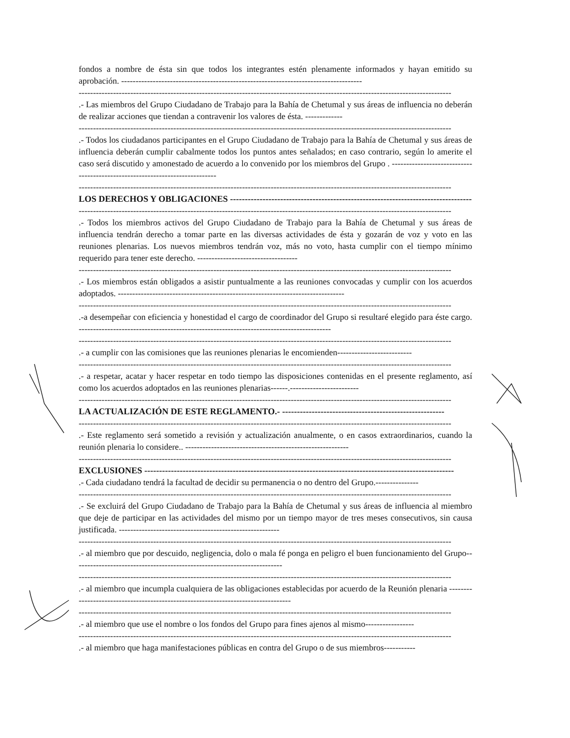fondos a nombre de ésta sin que todos los integrantes estén plenamente informados y hayan emitido su aprobación. ------------------------------------------------------------------------------------
----------------------------------------------------------------------------------------------------------------------------------
.- Las miembros del Grupo Ciudadano de Trabajo para la Bahía de Chetumal y sus áreas de influencia no deberán de realizar acciones que tiendan a contravenir los valores de ésta. -------------
----------------------------------------------------------------------------------------------------------------------------------
.- Todos los ciudadanos participantes en el Grupo Ciudadano de Trabajo para la Bahía de Chetumal y sus áreas de influencia deberán cumplir cabalmente todos los puntos antes señalados; en caso contrario, según lo amerite el caso será discutido y amonestado de acuerdo a lo convenido por los miembros del Grupo . ----------------------------------------------------------------------------
----------------------------------------------------------------------------------------------------------------------------------
LOS DERECHOS Y OBLIGACIONES ----------------------------------------------------------------------------------
----------------------------------------------------------------------------------------------------------------------------------
.- Todos los miembros activos del Grupo Ciudadano de Trabajo para la Bahía de Chetumal y sus áreas de influencia tendrán derecho a tomar parte en las diversas actividades de ésta y gozarán de voz y voto en las reuniones plenarias. Los nuevos miembros tendrán voz, más no voto, hasta cumplir con el tiempo mínimo requerido para tener este derecho. -----------------------------------
----------------------------------------------------------------------------------------------------------------------------------
.- Los miembros están obligados a asistir puntualmente a las reuniones convocadas y cumplir con los acuerdos adoptados. -------------------------------------------------------------------------------
----------------------------------------------------------------------------------------------------------------------------------
.-a desempeñar con eficiencia y honestidad el cargo de coordinador del Grupo si resultaré elegido para éste cargo. ----------------------------------------------------------------------------------------
----------------------------------------------------------------------------------------------------------------------------------
.- a cumplir con las comisiones que las reuniones plenarias le encomienden--------------------------
----------------------------------------------------------------------------------------------------------------------------------
.- a respetar, acatar y hacer respetar en todo tiempo las disposiciones contenidas en el presente reglamento, así como los acuerdos adoptados en las reuniones plenarias------.------------------------
----------------------------------------------------------------------------------------------------------------------------------
LA ACTUALIZACIÓN DE ESTE REGLAMENTO.- -------------------------------------------------------
----------------------------------------------------------------------------------------------------------------------------------
.- Este reglamento será sometido a revisión y actualización anualmente, o en casos extraordinarios, cuando la reunión plenaria lo considere.. ---------------------------------------------------------
----------------------------------------------------------------------------------------------------------------------------------
EXCLUSIONES ---------------------------------------------------------------------------------------------------------
.- Cada ciudadano tendrá la facultad de decidir su permanencia o no dentro del Grupo.---------------
----------------------------------------------------------------------------------------------------------------------------------
.- Se excluirá del Grupo Ciudadano de Trabajo para la Bahía de Chetumal y sus áreas de influencia al miembro que deje de participar en las actividades del mismo por un tiempo mayor de tres meses consecutivos, sin causa justificada. --------------------------------------------------------
----------------------------------------------------------------------------------------------------------------------------------
.- al miembro que por descuido, negligencia, dolo o mala fé ponga en peligro el buen funcionamiento del Grupo-------------------------------------------------------------------------
----------------------------------------------------------------------------------------------------------------------------------
.- al miembro que incumpla cualquiera de las obligaciones establecidas por acuerdo de la Reunión plenaria ----------------------------------------------------------------------------------
----------------------------------------------------------------------------------------------------------------------------------
.- al miembro que use el nombre o los fondos del Grupo para fines ajenos al mismo-----------------
----------------------------------------------------------------------------------------------------------------------------------
.- al miembro que haga manifestaciones públicas en contra del Grupo o de sus miembros-----------